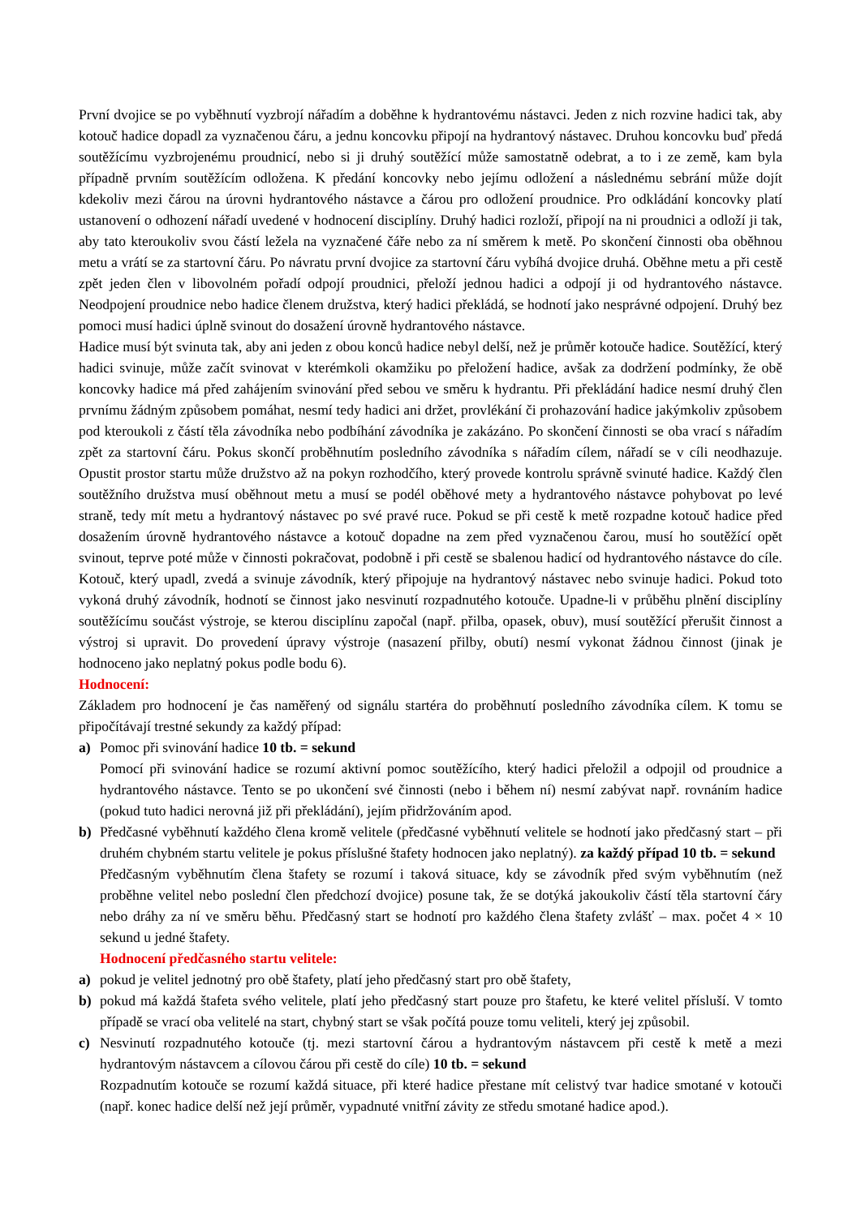První dvojice se po vyběhnutí vyzbrojí nářadím a doběhne k hydrantovému nástavci. Jeden z nich rozvine hadici tak, aby kotouč hadice dopadl za vyznačenou čáru, a jednu koncovku připojí na hydrantový nástavec. Druhou koncovku buď předá soutěžícímu vyzbrojenému proudnicí, nebo si ji druhý soutěžící může samostatně odebrat, a to i ze země, kam byla případně prvním soutěžícím odložena. K předání koncovky nebo jejímu odložení a následnému sebrání může dojít kdekoliv mezi čárou na úrovni hydrantového nástavce a čárou pro odložení proudnice. Pro odkládání koncovky platí ustanovení o odhození nářadí uvedené v hodnocení disciplíny. Druhý hadici rozloží, připojí na ni proudnici a odloží ji tak, aby tato kteroukoliv svou částí ležela na vyznačené čáře nebo za ní směrem k metě. Po skončení činnosti oba oběhnou metu a vrátí se za startovní čáru. Po návratu první dvojice za startovní čáru vybíhá dvojice druhá. Oběhne metu a při cestě zpět jeden člen v libovolném pořadí odpojí proudnici, přeloží jednou hadici a odpojí ji od hydrantového nástavce. Neodpojení proudnice nebo hadice členem družstva, který hadici překládá, se hodnotí jako nesprávné odpojení. Druhý bez pomoci musí hadici úplně svinout do dosažení úrovně hydrantového nástavce.
Hadice musí být svinuta tak, aby ani jeden z obou konců hadice nebyl delší, než je průměr kotouče hadice. Soutěžící, který hadici svinuje, může začít svinovat v kterémkoli okamžiku po přeložení hadice, avšak za dodržení podmínky, že obě koncovky hadice má před zahájením svinování před sebou ve směru k hydrantu. Při překládání hadice nesmí druhý člen prvnímu žádným způsobem pomáhat, nesmí tedy hadici ani držet, provlékání či prohazování hadice jakýmkoliv způsobem pod kteroukoli z částí těla závodníka nebo podbíhání závodníka je zakázáno. Po skončení činnosti se oba vrací s nářadím zpět za startovní čáru. Pokus skončí proběhnutím posledního závodníka s nářadím cílem, nářadí se v cíli neodhazuje. Opustit prostor startu může družstvo až na pokyn rozhodčího, který provede kontrolu správně svinuté hadice. Každý člen soutěžního družstva musí oběhnout metu a musí se podél oběhové mety a hydrantového nástavce pohybovat po levé straně, tedy mít metu a hydrantový nástavec po své pravé ruce. Pokud se při cestě k metě rozpadne kotouč hadice před dosažením úrovně hydrantového nástavce a kotouč dopadne na zem před vyznačenou čarou, musí ho soutěžící opět svinout, teprve poté může v činnosti pokračovat, podobně i při cestě se sbalenou hadicí od hydrantového nástavce do cíle. Kotouč, který upadl, zvedá a svinuje závodník, který připojuje na hydrantový nástavec nebo svinuje hadici. Pokud toto vykoná druhý závodník, hodnotí se činnost jako nesvinutí rozpadnutého kotouče. Upadne-li v průběhu plnění disciplíny soutěžícímu součást výstroje, se kterou disciplínu započal (např. přilba, opasek, obuv), musí soutěžící přerušit činnost a výstroj si upravit. Do provedení úpravy výstroje (nasazení přilby, obutí) nesmí vykonat žádnou činnost (jinak je hodnoceno jako neplatný pokus podle bodu 6).
Hodnocení:
Základem pro hodnocení je čas naměřený od signálu startéra do proběhnutí posledního závodníka cílem. K tomu se připočítávají trestné sekundy za každý případ:
a) Pomoc při svinování hadice 10 tb. = sekund
Pomocí při svinování hadice se rozumí aktivní pomoc soutěžícího, který hadici přeložil a odpojil od proudnice a hydrantového nástavce. Tento se po ukončení své činnosti (nebo i během ní) nesmí zabývat např. rovnáním hadice (pokud tuto hadici nerovná již při překládání), jejím přidržováním apod.
b) Předčasné vyběhnutí každého člena kromě velitele (předčasné vyběhnutí velitele se hodnotí jako předčasný start – při druhém chybném startu velitele je pokus příslušné štafety hodnocen jako neplatný). za každý případ 10 tb. = sekund
Předčasným vyběhnutím člena štafety se rozumí i taková situace, kdy se závodník před svým vyběhnutím (než proběhne velitel nebo poslední člen předchozí dvojice) posune tak, že se dotýká jakoukoliv částí těla startovní čáry nebo dráhy za ní ve směru běhu. Předčasný start se hodnotí pro každého člena štafety zvlášť – max. počet 4 × 10 sekund u jedné štafety.
Hodnocení předčasného startu velitele:
a) pokud je velitel jednotný pro obě štafety, platí jeho předčasný start pro obě štafety,
b) pokud má každá štafeta svého velitele, platí jeho předčasný start pouze pro štafetu, ke které velitel přísluší. V tomto případě se vrací oba velitelé na start, chybný start se však počítá pouze tomu veliteli, který jej způsobil.
c) Nesvinutí rozpadnutého kotouče (tj. mezi startovní čárou a hydrantovým nástavcem při cestě k metě a mezi hydrantovým nástavcem a cílovou čárou při cestě do cíle) 10 tb. = sekund
Rozpadnutím kotouče se rozumí každá situace, při které hadice přestane mít celistvý tvar hadice smotané v kotouči (např. konec hadice delší než její průměr, vypadnuté vnitřní závity ze středu smotané hadice apod.).